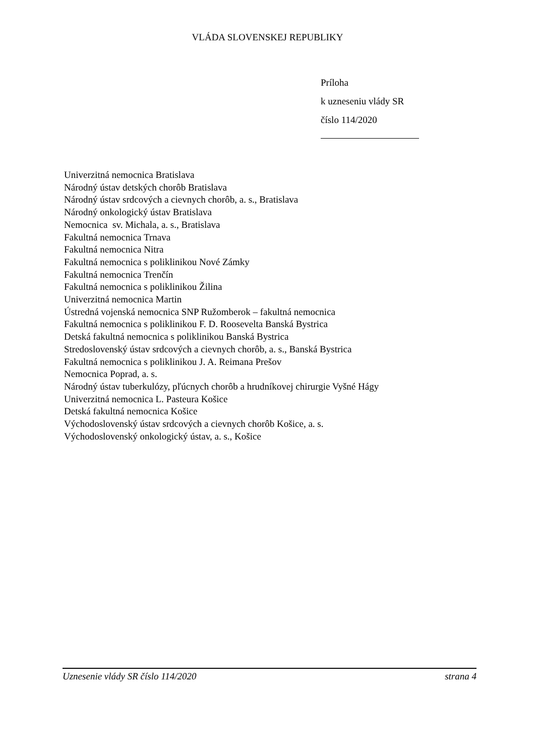VLÁDA SLOVENSKEJ REPUBLIKY
Príloha
k uzneseniu vlády SR
číslo 114/2020
Univerzitná nemocnica Bratislava
Národný ústav detských chorôb Bratislava
Národný ústav srdcových a cievnych chorôb, a. s., Bratislava
Národný onkologický ústav Bratislava
Nemocnica sv. Michala, a. s., Bratislava
Fakultná nemocnica Trnava
Fakultná nemocnica Nitra
Fakultná nemocnica s poliklinikou Nové Zámky
Fakultná nemocnica Trenčín
Fakultná nemocnica s poliklinikou Žilina
Univerzitná nemocnica Martin
Ústredná vojenská nemocnica SNP Ružomberok – fakultná nemocnica
Fakultná nemocnica s poliklinikou F. D. Roosevelta Banská Bystrica
Detská fakultná nemocnica s poliklinikou Banská Bystrica
Stredoslovenský ústav srdcových a cievnych chorôb, a. s., Banská Bystrica
Fakultná nemocnica s poliklinikou J. A. Reimana Prešov
Nemocnica Poprad, a. s.
Národný ústav tuberkulózy, pľúcnych chorôb a hrudníkovej chirurgie Vyšné Hágy
Univerzitná nemocnica L. Pasteura Košice
Detská fakultná nemocnica Košice
Východoslovenský ústav srdcových a cievnych chorôb Košice, a. s.
Východoslovenský onkologický ústav, a. s., Košice
Uznesenie vlády SR číslo 114/2020 strana 4